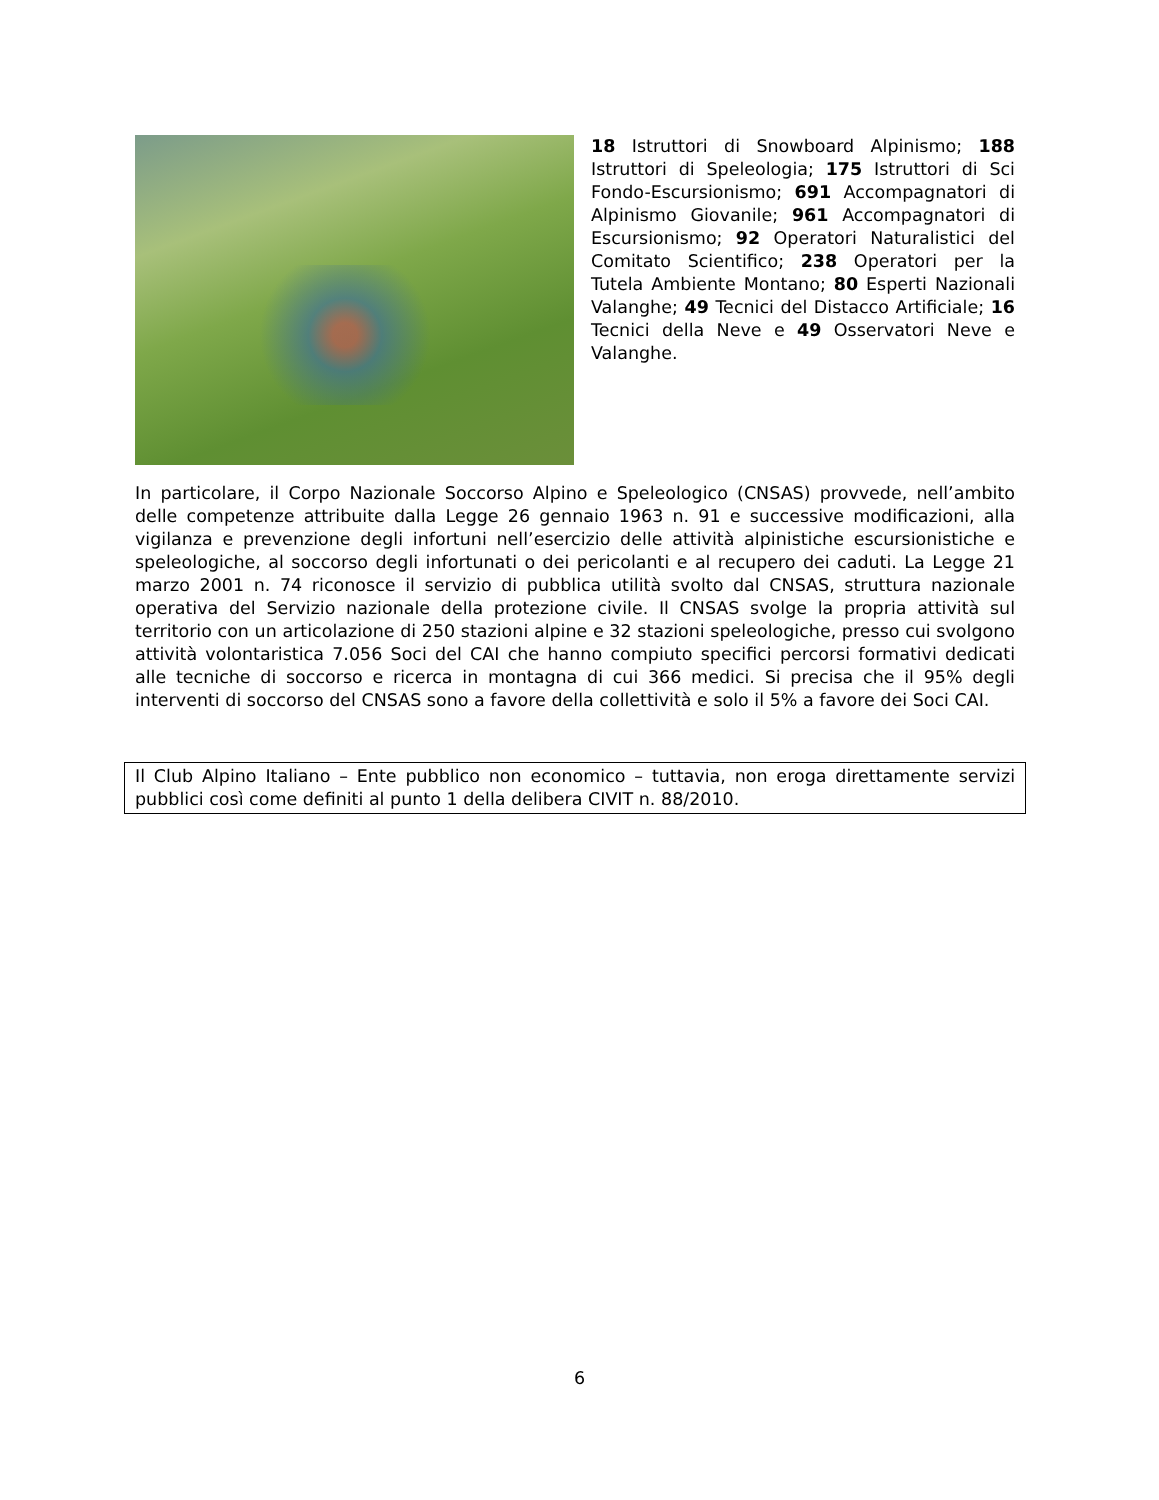18 Istruttori di Snowboard Alpinismo; 188 Istruttori di Speleologia; 175 Istruttori di Sci Fondo-Escursionismo; 691 Accompagnatori di Alpinismo Giovanile; 961 Accompagnatori di Escursionismo; 92 Operatori Naturalistici del Comitato Scientifico; 238 Operatori per la Tutela Ambiente Montano; 80 Esperti Nazionali Valanghe; 49 Tecnici del Distacco Artificiale; 16 Tecnici della Neve e 49 Osservatori Neve e Valanghe.
In particolare, il Corpo Nazionale Soccorso Alpino e Speleologico (CNSAS) provvede, nell’ambito delle competenze attribuite dalla Legge 26 gennaio 1963 n. 91 e successive modificazioni, alla vigilanza e prevenzione degli infortuni nell’esercizio delle attività alpinistiche escursionistiche e speleologiche, al soccorso degli infortunati o dei pericolanti e al recupero dei caduti. La Legge 21 marzo 2001 n. 74 riconosce il servizio di pubblica utilità svolto dal CNSAS, struttura nazionale operativa del Servizio nazionale della protezione civile. Il CNSAS svolge la propria attività sul territorio con un articolazione di 250 stazioni alpine e 32 stazioni speleologiche, presso cui svolgono attività volontaristica 7.056 Soci del CAI che hanno compiuto specifici percorsi formativi dedicati alle tecniche di soccorso e ricerca in montagna di cui 366 medici. Si precisa che il 95% degli interventi di soccorso del CNSAS sono a favore della collettività e solo il 5% a favore dei Soci CAI.
Il Club Alpino Italiano – Ente pubblico non economico – tuttavia, non eroga direttamente servizi pubblici così come definiti al punto 1 della delibera CIVIT n. 88/2010.
6